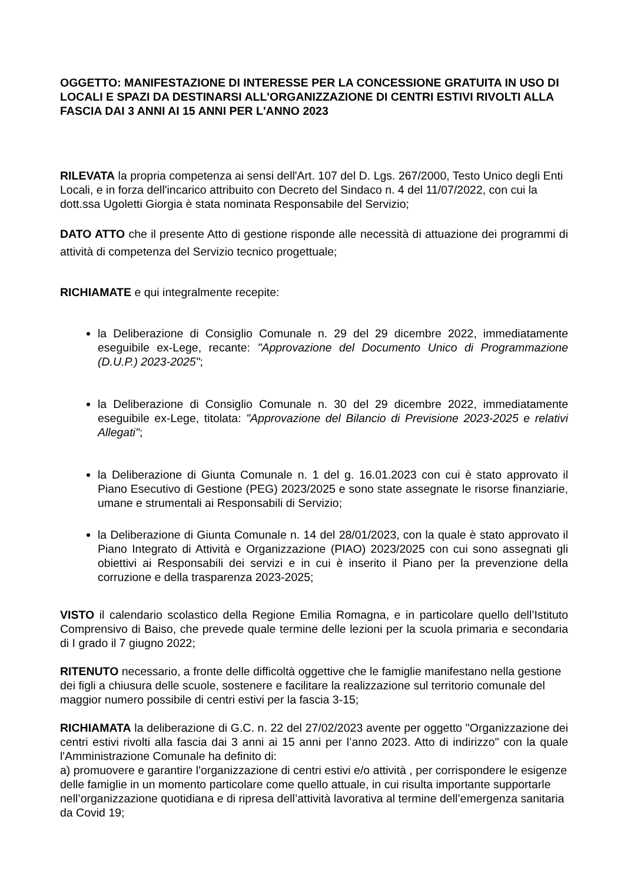OGGETTO: MANIFESTAZIONE DI INTERESSE PER LA CONCESSIONE GRATUITA IN USO DI LOCALI E SPAZI DA DESTINARSI ALL'ORGANIZZAZIONE DI CENTRI ESTIVI RIVOLTI ALLA FASCIA DAI 3 ANNI AI 15 ANNI PER L'ANNO 2023
RILEVATA la propria competenza ai sensi dell'Art. 107 del D. Lgs. 267/2000, Testo Unico degli Enti Locali, e in forza dell'incarico attribuito con Decreto del Sindaco n. 4 del 11/07/2022, con cui la dott.ssa Ugoletti Giorgia è stata nominata Responsabile del Servizio;
DATO ATTO che il presente Atto di gestione risponde alle necessità di attuazione dei programmi di attività di competenza del Servizio tecnico progettuale;
RICHIAMATE e qui integralmente recepite:
la Deliberazione di Consiglio Comunale n. 29 del 29 dicembre 2022, immediatamente eseguibile ex-Lege, recante: "Approvazione del Documento Unico di Programmazione (D.U.P.) 2023-2025";
la Deliberazione di Consiglio Comunale n. 30 del 29 dicembre 2022, immediatamente eseguibile ex-Lege, titolata: "Approvazione del Bilancio di Previsione 2023-2025 e relativi Allegati";
la Deliberazione di Giunta Comunale n. 1 del g. 16.01.2023 con cui è stato approvato il Piano Esecutivo di Gestione (PEG) 2023/2025 e sono state assegnate le risorse finanziarie, umane e strumentali ai Responsabili di Servizio;
la Deliberazione di Giunta Comunale n. 14 del 28/01/2023, con la quale è stato approvato il Piano Integrato di Attività e Organizzazione (PIAO) 2023/2025 con cui sono assegnati gli obiettivi ai Responsabili dei servizi e in cui è inserito il Piano per la prevenzione della corruzione e della trasparenza 2023-2025;
VISTO il calendario scolastico della Regione Emilia Romagna, e in particolare quello dell’Istituto Comprensivo di Baiso, che prevede quale termine delle lezioni per la scuola primaria e secondaria di I grado il 7 giugno 2022;
RITENUTO necessario, a fronte delle difficoltà oggettive che le famiglie manifestano nella gestione dei figli a chiusura delle scuole, sostenere e facilitare la realizzazione sul territorio comunale del maggior numero possibile di centri estivi per la fascia 3-15;
RICHIAMATA la deliberazione di G.C. n. 22 del 27/02/2023 avente per oggetto "Organizzazione dei centri estivi rivolti alla fascia dai 3 anni ai 15 anni per l’anno 2023. Atto di indirizzo" con la quale l'Amministrazione Comunale ha definito di:
a) promuovere e garantire l'organizzazione di centri estivi e/o attività , per corrispondere le esigenze delle famiglie in un momento particolare come quello attuale, in cui risulta importante supportarle nell’organizzazione quotidiana e di ripresa dell’attività lavorativa al termine dell’emergenza sanitaria da Covid 19;